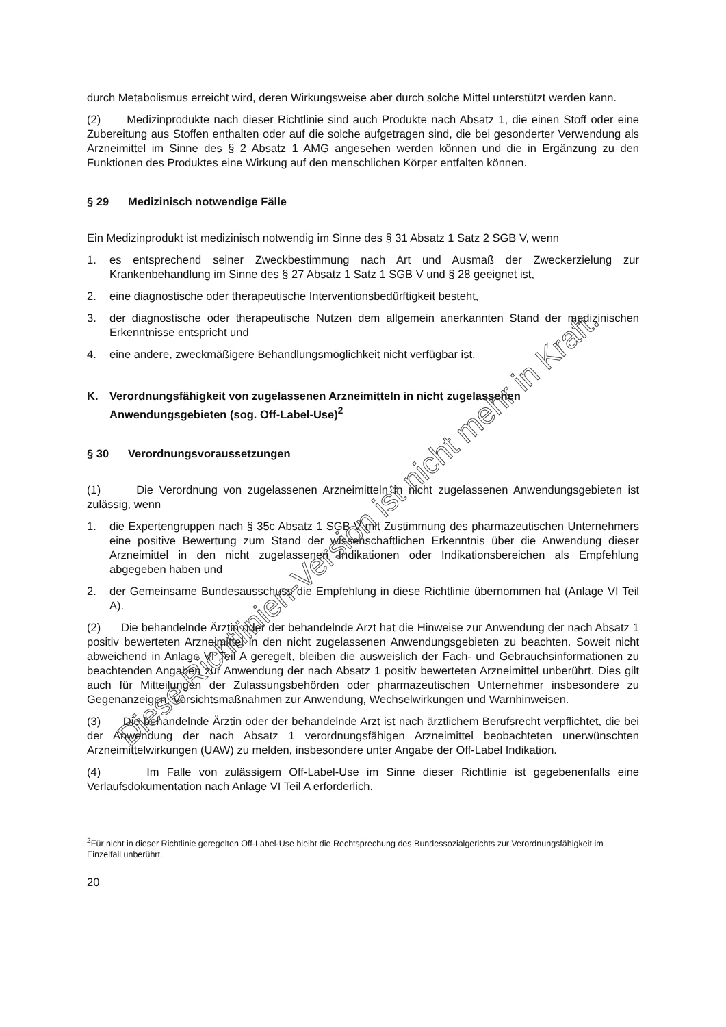durch Metabolismus erreicht wird, deren Wirkungsweise aber durch solche Mittel unterstützt werden kann.
(2) Medizinprodukte nach dieser Richtlinie sind auch Produkte nach Absatz 1, die einen Stoff oder eine Zubereitung aus Stoffen enthalten oder auf die solche aufgetragen sind, die bei gesonderter Verwendung als Arzneimittel im Sinne des § 2 Absatz 1 AMG angesehen werden können und die in Ergänzung zu den Funktionen des Produktes eine Wirkung auf den menschlichen Körper entfalten können.
§ 29 Medizinisch notwendige Fälle
Ein Medizinprodukt ist medizinisch notwendig im Sinne des § 31 Absatz 1 Satz 2 SGB V, wenn
1. es entsprechend seiner Zweckbestimmung nach Art und Ausmaß der Zweckerzielung zur Krankenbehandlung im Sinne des § 27 Absatz 1 Satz 1 SGB V und § 28 geeignet ist,
2. eine diagnostische oder therapeutische Interventionsbedürftigkeit besteht,
3. der diagnostische oder therapeutische Nutzen dem allgemein anerkannten Stand der medizinischen Erkenntnisse entspricht und
4. eine andere, zweckmäßigere Behandlungsmöglichkeit nicht verfügbar ist.
K. Verordnungsfähigkeit von zugelassenen Arzneimitteln in nicht zugelassenen Anwendungsgebieten (sog. Off-Label-Use)<sup>2</sup>
§ 30 Verordnungsvoraussetzungen
(1) Die Verordnung von zugelassenen Arzneimitteln in nicht zugelassenen Anwendungsgebieten ist zulässig, wenn
1. die Expertengruppen nach § 35c Absatz 1 SGB V mit Zustimmung des pharmazeutischen Unternehmers eine positive Bewertung zum Stand der wissenschaftlichen Erkenntnis über die Anwendung dieser Arzneimittel in den nicht zugelassenen Indikationen oder Indikationsbereichen als Empfehlung abgegeben haben und
2. der Gemeinsame Bundesausschuss die Empfehlung in diese Richtlinie übernommen hat (Anlage VI Teil A).
(2) Die behandelnde Ärztin oder der behandelnde Arzt hat die Hinweise zur Anwendung der nach Absatz 1 positiv bewerteten Arzneimittel in den nicht zugelassenen Anwendungsgebieten zu beachten. Soweit nicht abweichend in Anlage VI Teil A geregelt, bleiben die ausweislich der Fach- und Gebrauchsinformationen zu beachtenden Angaben zur Anwendung der nach Absatz 1 positiv bewerteten Arzneimittel unberührt. Dies gilt auch für Mitteilungen der Zulassungsbehörden oder pharmazeutischen Unternehmer insbesondere zu Gegenanzeigen, Vorsichtsmaßnahmen zur Anwendung, Wechselwirkungen und Warnhinweisen.
(3) Die behandelnde Ärztin oder der behandelnde Arzt ist nach ärztlichem Berufsrecht verpflichtet, die bei der Anwendung der nach Absatz 1 verordnungsfähigen Arzneimittel beobachteten unerwünschten Arzneimittelwirkungen (UAW) zu melden, insbesondere unter Angabe der Off-Label Indikation.
(4) Im Falle von zulässigem Off-Label-Use im Sinne dieser Richtlinie ist gegebenenfalls eine Verlaufsdokumentation nach Anlage VI Teil A erforderlich.
<sup>2</sup> Für nicht in dieser Richtlinie geregelten Off-Label-Use bleibt die Rechtsprechung des Bundessozialgerichts zur Verordnungsfähigkeit im Einzelfall unberührt.
20
Diese Richtlinien-Version ist nicht mehr in Kraft.